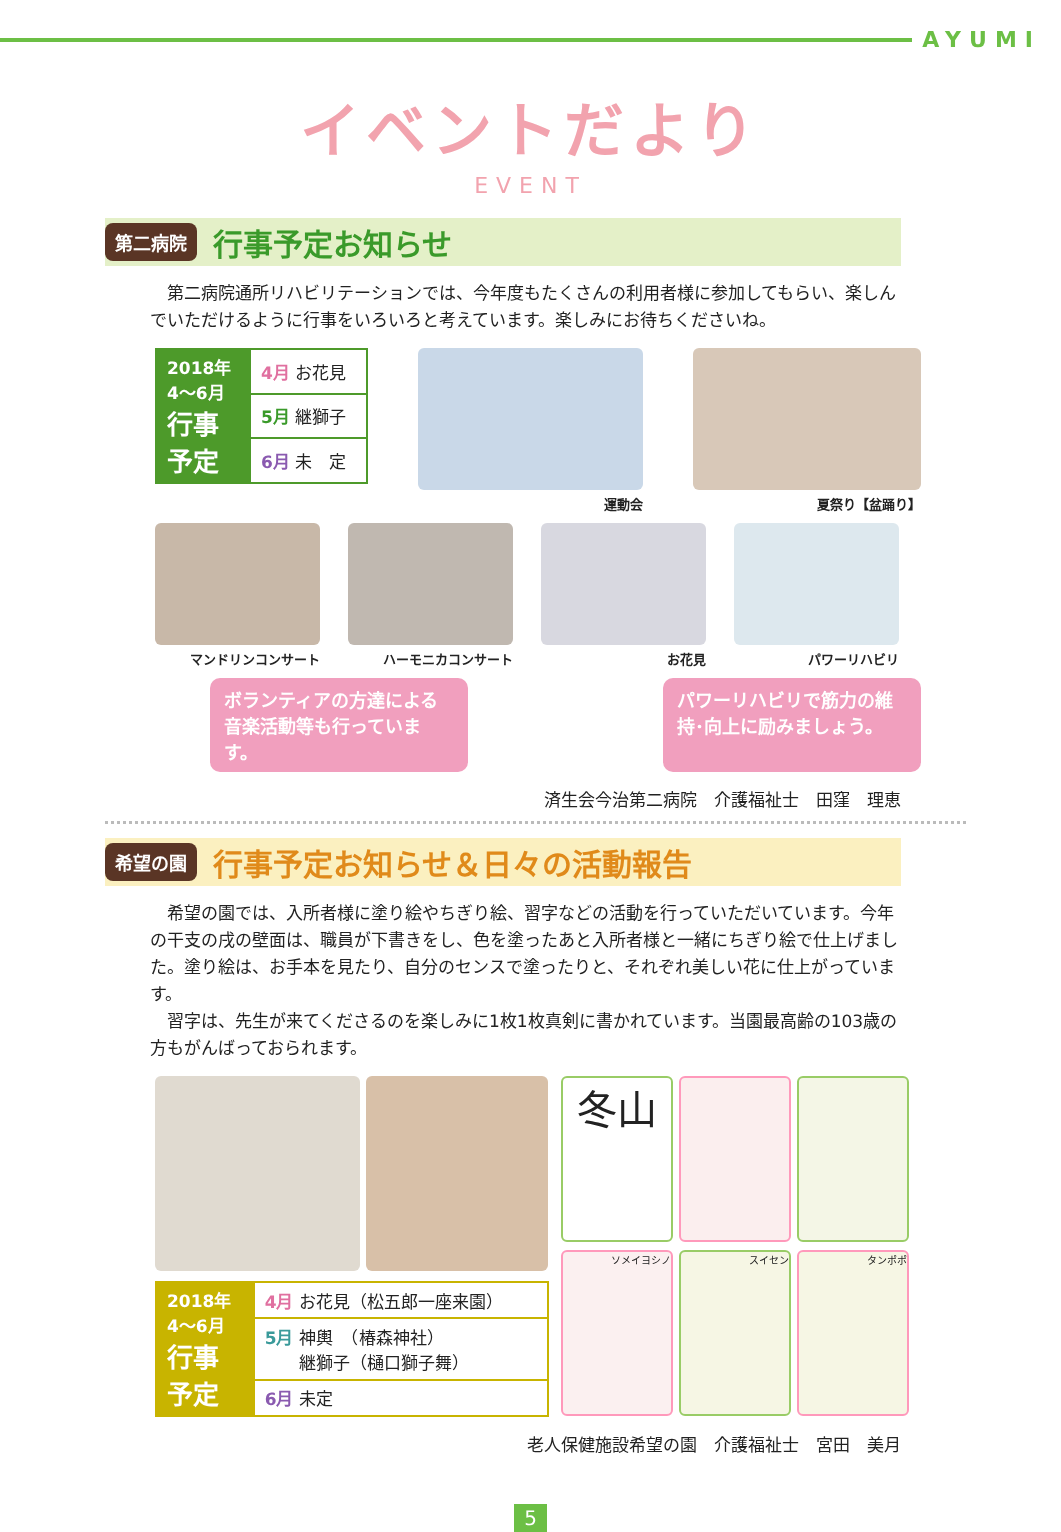AYUMI
イベントだより
EVENT
第二病院
行事予定お知らせ
　第二病院通所リハビリテーションでは、今年度もたくさんの利用者様に参加してもらい、楽しんでいただけるように行事をいろいろと考えています。楽しみにお待ちください­ね。
| 2018年 4～6月 行事 予定 | 4月 お花見 |
| | 5月 継獅子 |
| | 6月 未 定 |
運動会 夏祭り【盆踊り】
マンドリンコンサート ハーモニカコンサート お花見 パワーリハビリ
ボランティアの方達による音楽活動等も行っています。
パワーリハビリで筋力の維持･向上に励みましょう。
済生会今治第二病院　介護福祉士　田窪　理恵
希望の園
行事予定お知らせ＆日々の活動報告
　希望の園では、入所者様に塗り絵やちぎり絵、習字などの活動を行っていただいています。今年の干支の戌の壁面は、職員が下書きをし、色を塗ったあと入所者様と一緒にちぎり絵で仕上げました。塗り絵は、お手本を見たり、自分のセンスで塗ったりと、それぞれ美しい花に仕上がっています。
　習字は、先生が来てくださるのを楽しみに1枚1枚真剣に書かれています。当園最高齢の103歳の方もがんばっておられます。
| 2018年 4～6月 行事 予定 | 4月 お花見（松五郎一座来園） |
| | 5月 神輿 （椿森神社） 継獅子（樋口獅子舞） |
| | 6月 未定 |
冬山
ソメイヨシノ
スイセン
タンポポ
老人保健施設希望の園　介護福祉士　宮田　美月
5